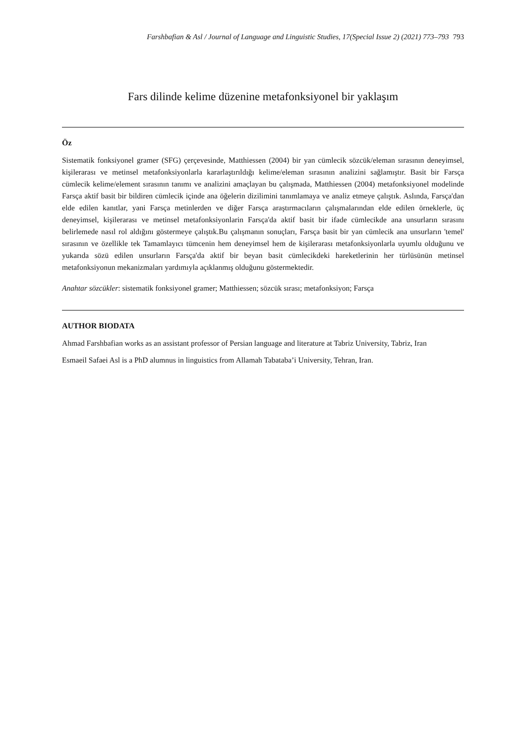Farshbafian & Asl / Journal of Language and Linguistic Studies, 17(Special Issue 2) (2021) 773–793 793
Fars dilinde kelime düzenine metafonksiyonel bir yaklaşım
Öz
Sistematik fonksiyonel gramer (SFG) çerçevesinde, Matthiessen (2004) bir yan cümlecik sözcük/eleman sırasının deneyimsel, kişilerarası ve metinsel metafonksiyonlarla kararlaştırıldığı kelime/eleman sırasının analizini sağlamıştır. Basit bir Farsça cümlecik kelime/element sırasının tanımı ve analizini amaçlayan bu çalışmada, Matthiessen (2004) metafonksiyonel modelinde Farsça aktif basit bir bildiren cümlecik içinde ana öğelerin dizilimini tanımlamaya ve analiz etmeye çalıştık. Aslında, Farsça'dan elde edilen kanıtlar, yani Farsça metinlerden ve diğer Farsça araştırmacıların çalışmalarından elde edilen örneklerle, üç deneyimsel, kişilerarası ve metinsel metafonksiyonlarin Farsça'da aktif basit bir ifade cümlecikde ana unsurların sırasını belirlemede nasıl rol aldığını göstermeye çalıştık.Bu çalışmanın sonuçları, Farsça basit bir yan cümlecik ana unsurların 'temel' sırasının ve özellikle tek Tamamlayıcı tümcenin hem deneyimsel hem de kişilerarası metafonksiyonlarla uyumlu olduğunu ve yukarıda sözü edilen unsurların Farsça'da aktif bir beyan basit cümlecikdeki hareketlerinin her türlüsünün metinsel metafonksiyonun mekanizmaları yardımıyla açıklanmış olduğunu göstermektedir.
Anahtar sözcükler: sistematik fonksiyonel gramer; Matthiessen; sözcük sırası; metafonksiyon; Farsça
AUTHOR BIODATA
Ahmad Farshbafian works as an assistant professor of Persian language and literature at Tabriz University, Tabriz, Iran
Esmaeil Safaei Asl is a PhD alumnus in linguistics from Allamah Tabataba’i University, Tehran, Iran.